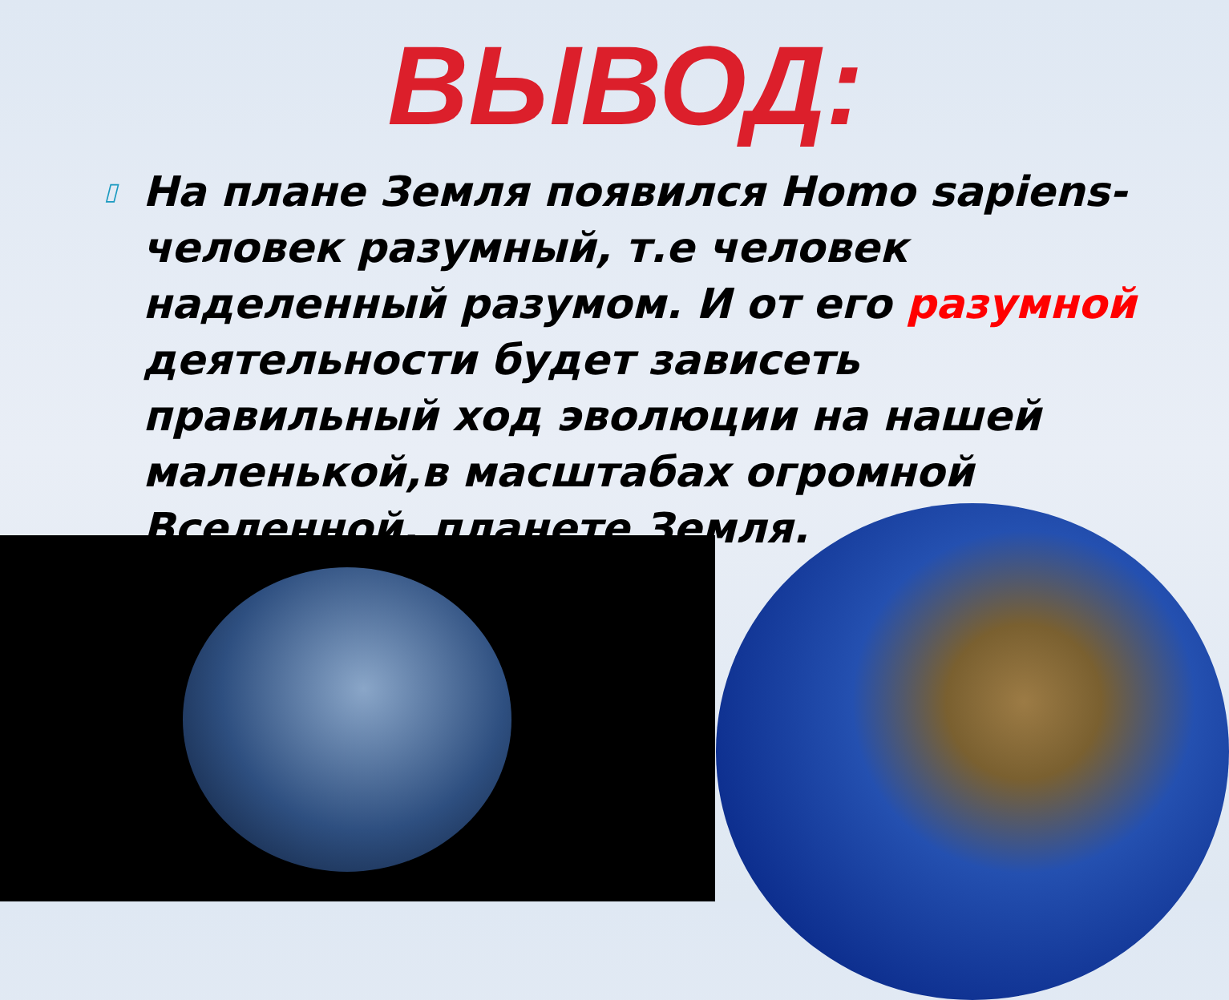ВЫВОД:
▯
На плане Земля появился Homo sapiens- человек разумный, т.е человек наделенный разумом. И от его разумной деятельности будет зависеть правильный ход эволюции на нашей маленькой,в масштабах огромной Вселенной, планете Земля.